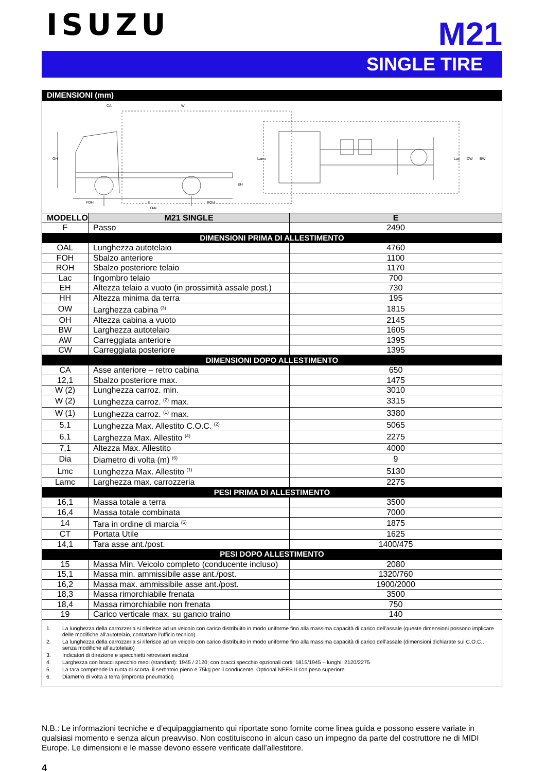ISUZU
M21
SINGLE TIRE
| DIMENSIONI (mm) | | |
| --- | --- | --- |
| CA W OH FOH F ROH OAL EH BW CW Lac Lamc | | |
| MODELLO | M21 SINGLE | E |
| F | Passo | 2490 |
| DIMENSIONI PRIMA DI ALLESTIMENTO | | |
| OAL | Lunghezza autotelaio | 4760 |
| FOH | Sbalzo anteriore | 1100 |
| ROH | Sbalzo posteriore telaio | 1170 |
| Lac | Ingombro telaio | 700 |
| EH | Altezza telaio a vuoto (in prossimità assale post.) | 730 |
| HH | Altezza minima da terra | 195 |
| OW | Larghezza cabina <sup>(3)</sup> | 1815 |
| OH | Altezza cabina a vuoto | 2145 |
| BW | Larghezza autotelaio | 1605 |
| AW | Carreggiata anteriore | 1395 |
| CW | Carreggiata posteriore | 1395 |
| DIMENSIONI DOPO ALLESTIMENTO | | |
| CA | Asse anteriore – retro cabina | 650 |
| 12,1 | Sbalzo posteriore max. | 1475 |
| W (2) | Lunghezza carroz. min. | 3010 |
| W (2) | Lunghezza carroz. <sup>(2)</sup> max. | 3315 |
| W (1) | Lunghezza carroz. <sup>(1)</sup> max. | 3380 |
| 5,1 | Lunghezza Max. Allestito C.O.C. <sup>(2)</sup> | 5065 |
| 6,1 | Larghezza Max. Allestito <sup>(4)</sup> | 2275 |
| 7,1 | Altezza Max. Allestito | 4000 |
| Dia | Diametro di volta (m) <sup>(6)</sup> | 9 |
| Lmc | Lunghezza Max. Allestito <sup>(1)</sup> | 5130 |
| Lamc | Larghezza max. carrozzeria | 2275 |
| PESI PRIMA DI ALLESTIMENTO | | |
| 16,1 | Massa totale a terra | 3500 |
| 16,4 | Massa totale combinata | 7000 |
| 14 | Tara in ordine di marcia <sup>(5)</sup> | 1875 |
| CT | Portata Utile | 1625 |
| 14,1 | Tara asse ant./post. | 1400/475 |
| PESI DOPO ALLESTIMENTO | | |
| 15 | Massa Min. Veicolo completo (conducente incluso) | 2080 |
| 15,1 | Massa min. ammissibile asse ant./post. | 1320/760 |
| 16,2 | Massa max. ammissibile asse ant./post. | 1900/2000 |
| 18,3 | Massa rimorchiabile frenata | 3500 |
| 18,4 | Massa rimorchiabile non frenata | 750 |
| 19 | Carico verticale max. su gancio traino | 140 |
| 1. La lunghezza della carrozzeria si riferisce ad un veicolo con carico distribuito in modo uniforme fino alla massima capacità di carico dell’assale (queste dimensioni possono implicare delle modifiche all’autotelaio, contattare l’ufficio tecnico) 2. La lunghezza della carrozzeria si riferisce ad un veicolo con carico distribuito in modo uniforme fino alla massima capacità di carico dell’assale (dimensioni dichiarate sul C.O.C., senza modifiche all’autotelaio) 3. Indicatori di direzione e specchietti retrovisori esclusi 4. Larghezza con bracci specchio medi (standard): 1945 / 2120; con bracci specchio opzionali corti: 1815/1945 – lunghi: 2120/2275 5. La tara comprende la ruota di scorta, il serbatoio pieno e 75kg per il conducente. Optional NEES II con peso superiore 6. Diametro di volta a terra (impronta pneumatici) | | |
N.B.: Le informazioni tecniche e d’equipaggiamento qui riportate sono fornite come linea guida e possono essere variate in qualsiasi momento e senza alcun preavviso. Non costituiscono in alcun caso un impegno da parte del costruttore ne di MIDI Europe. Le dimensioni e le masse devono essere verificate dall’allestitore.
4